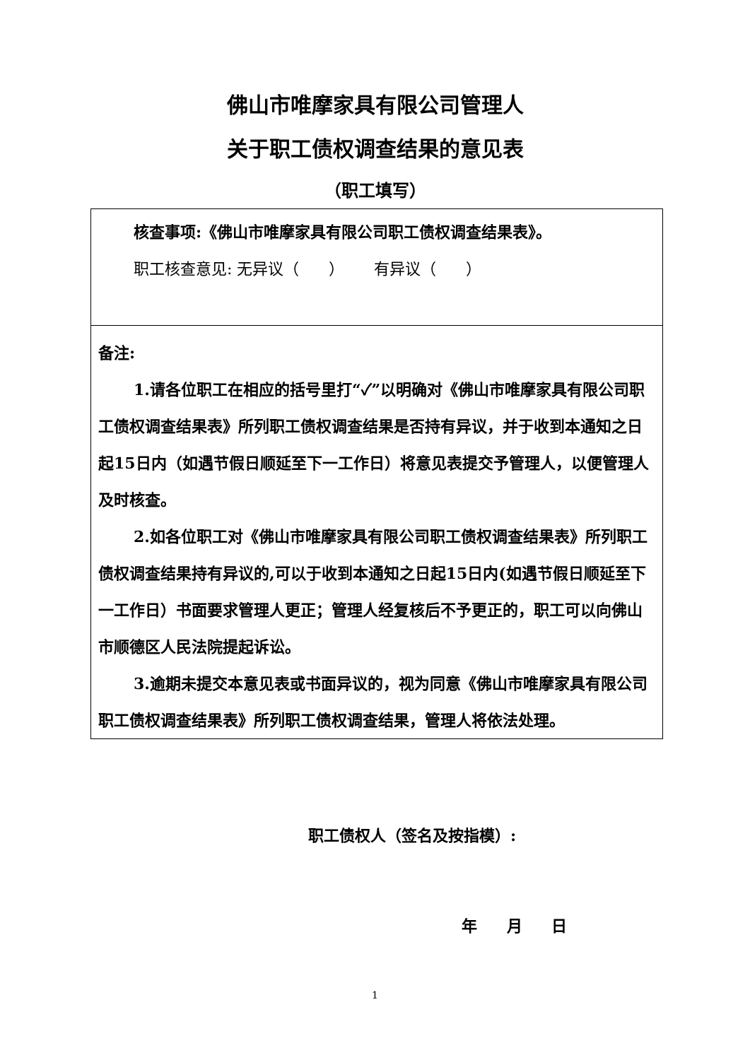佛山市唯摩家具有限公司管理人
关于职工债权调查结果的意见表
（职工填写）
| 核查事项:《佛山市唯摩家具有限公司职工债权调查结果表》。 职工核查意见: 无异议（ ） 有异议（ ） |
| 备注: 1.请各位职工在相应的括号里打“✓”以明确对《佛山市唯摩家具有限公司职工债权调查结果表》所列职工债权调查结果是否持有异议，并于收到本通知之日起15日内（如遇节假日顺延至下一工作日）将意见表提交予管理人，以便管理人及时核查。 2.如各位职工对《佛山市唯摩家具有限公司职工债权调查结果表》所列职工债权调查结果持有异议的,可以于收到本通知之日起15日内(如遇节假日顺延至下一工作日）书面要求管理人更正；管理人经复核后不予更正的，职工可以向佛山市顺德区人民法院提起诉讼。 3.逾期未提交本意见表或书面异议的，视为同意《佛山市唯摩家具有限公司职工债权调查结果表》所列职工债权调查结果，管理人将依法处理。 |
职工债权人（签名及按指模）:
年 月 日
1